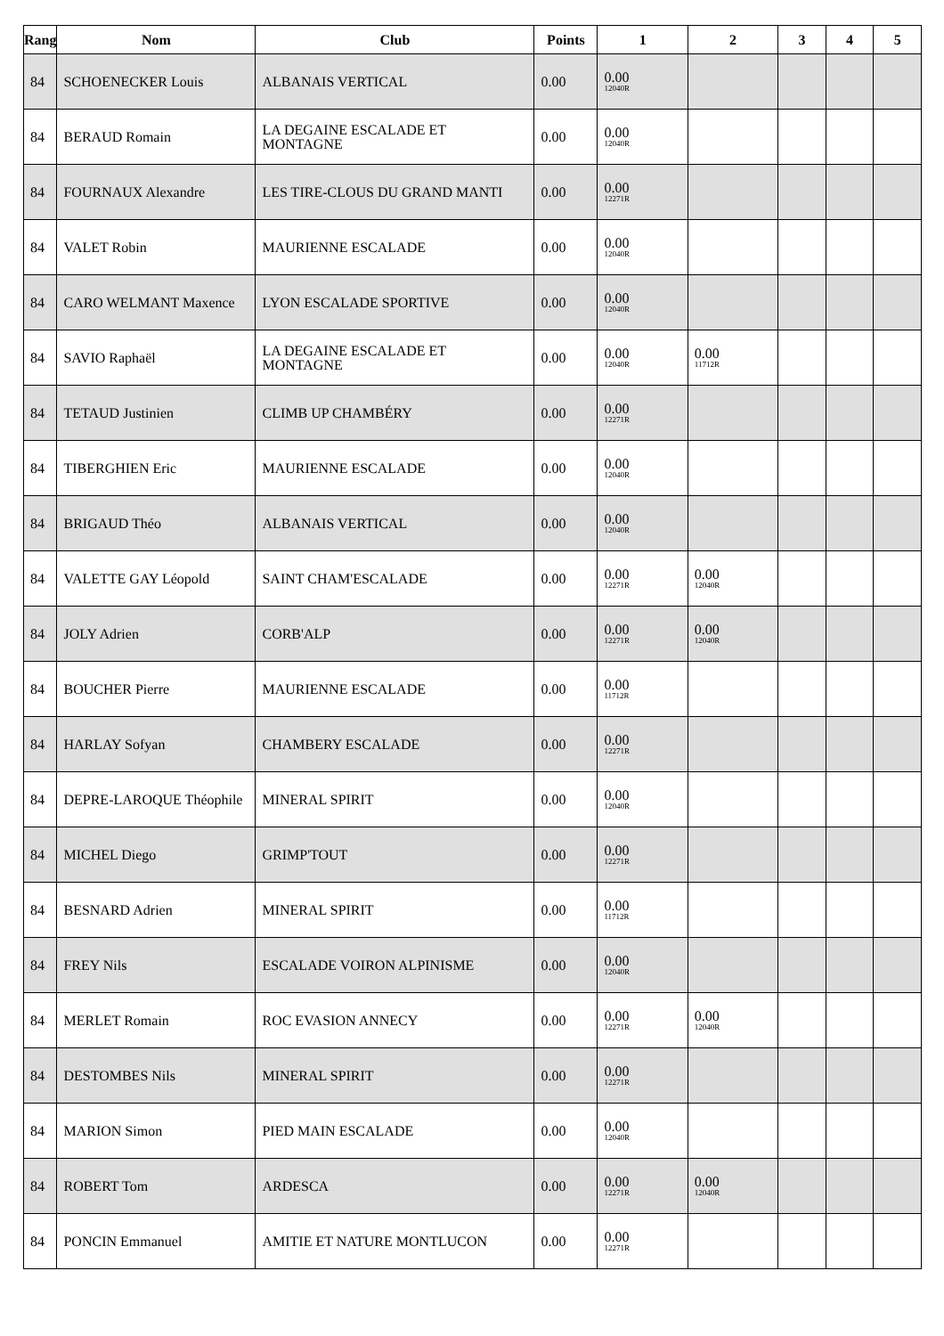| Rang | Nom | Club | Points | 1 | 2 | 3 | 4 | 5 |
| --- | --- | --- | --- | --- | --- | --- | --- | --- |
| 84 | SCHOENECKER Louis | ALBANAIS VERTICAL | 0.00 | 0.00 12040R | | | | |
| 84 | BERAUD Romain | LA DEGAINE ESCALADE ET MONTAGNE | 0.00 | 0.00 12040R | | | | |
| 84 | FOURNAUX Alexandre | LES TIRE-CLOUS DU GRAND MANTI | 0.00 | 0.00 12271R | | | | |
| 84 | VALET Robin | MAURIENNE ESCALADE | 0.00 | 0.00 12040R | | | | |
| 84 | CARO WELMANT Maxence | LYON ESCALADE SPORTIVE | 0.00 | 0.00 12040R | | | | |
| 84 | SAVIO Raphaël | LA DEGAINE ESCALADE ET MONTAGNE | 0.00 | 0.00 12040R | 0.00 11712R | | | |
| 84 | TETAUD Justinien | CLIMB UP CHAMBÉRY | 0.00 | 0.00 12271R | | | | |
| 84 | TIBERGHIEN Eric | MAURIENNE ESCALADE | 0.00 | 0.00 12040R | | | | |
| 84 | BRIGAUD Théo | ALBANAIS VERTICAL | 0.00 | 0.00 12040R | | | | |
| 84 | VALETTE GAY Léopold | SAINT CHAM'ESCALADE | 0.00 | 0.00 12271R | 0.00 12040R | | | |
| 84 | JOLY Adrien | CORB'ALP | 0.00 | 0.00 12271R | 0.00 12040R | | | |
| 84 | BOUCHER Pierre | MAURIENNE ESCALADE | 0.00 | 0.00 11712R | | | | |
| 84 | HARLAY Sofyan | CHAMBERY ESCALADE | 0.00 | 0.00 12271R | | | | |
| 84 | DEPRE-LAROQUE Théophile | MINERAL SPIRIT | 0.00 | 0.00 12040R | | | | |
| 84 | MICHEL Diego | GRIMP'TOUT | 0.00 | 0.00 12271R | | | | |
| 84 | BESNARD Adrien | MINERAL SPIRIT | 0.00 | 0.00 11712R | | | | |
| 84 | FREY Nils | ESCALADE VOIRON ALPINISME | 0.00 | 0.00 12040R | | | | |
| 84 | MERLET Romain | ROC EVASION ANNECY | 0.00 | 0.00 12271R | 0.00 12040R | | | |
| 84 | DESTOMBES Nils | MINERAL SPIRIT | 0.00 | 0.00 12271R | | | | |
| 84 | MARION Simon | PIED MAIN ESCALADE | 0.00 | 0.00 12040R | | | | |
| 84 | ROBERT Tom | ARDESCA | 0.00 | 0.00 12271R | 0.00 12040R | | | |
| 84 | PONCIN Emmanuel | AMITIE ET NATURE MONTLUCON | 0.00 | 0.00 12271R | | | | |